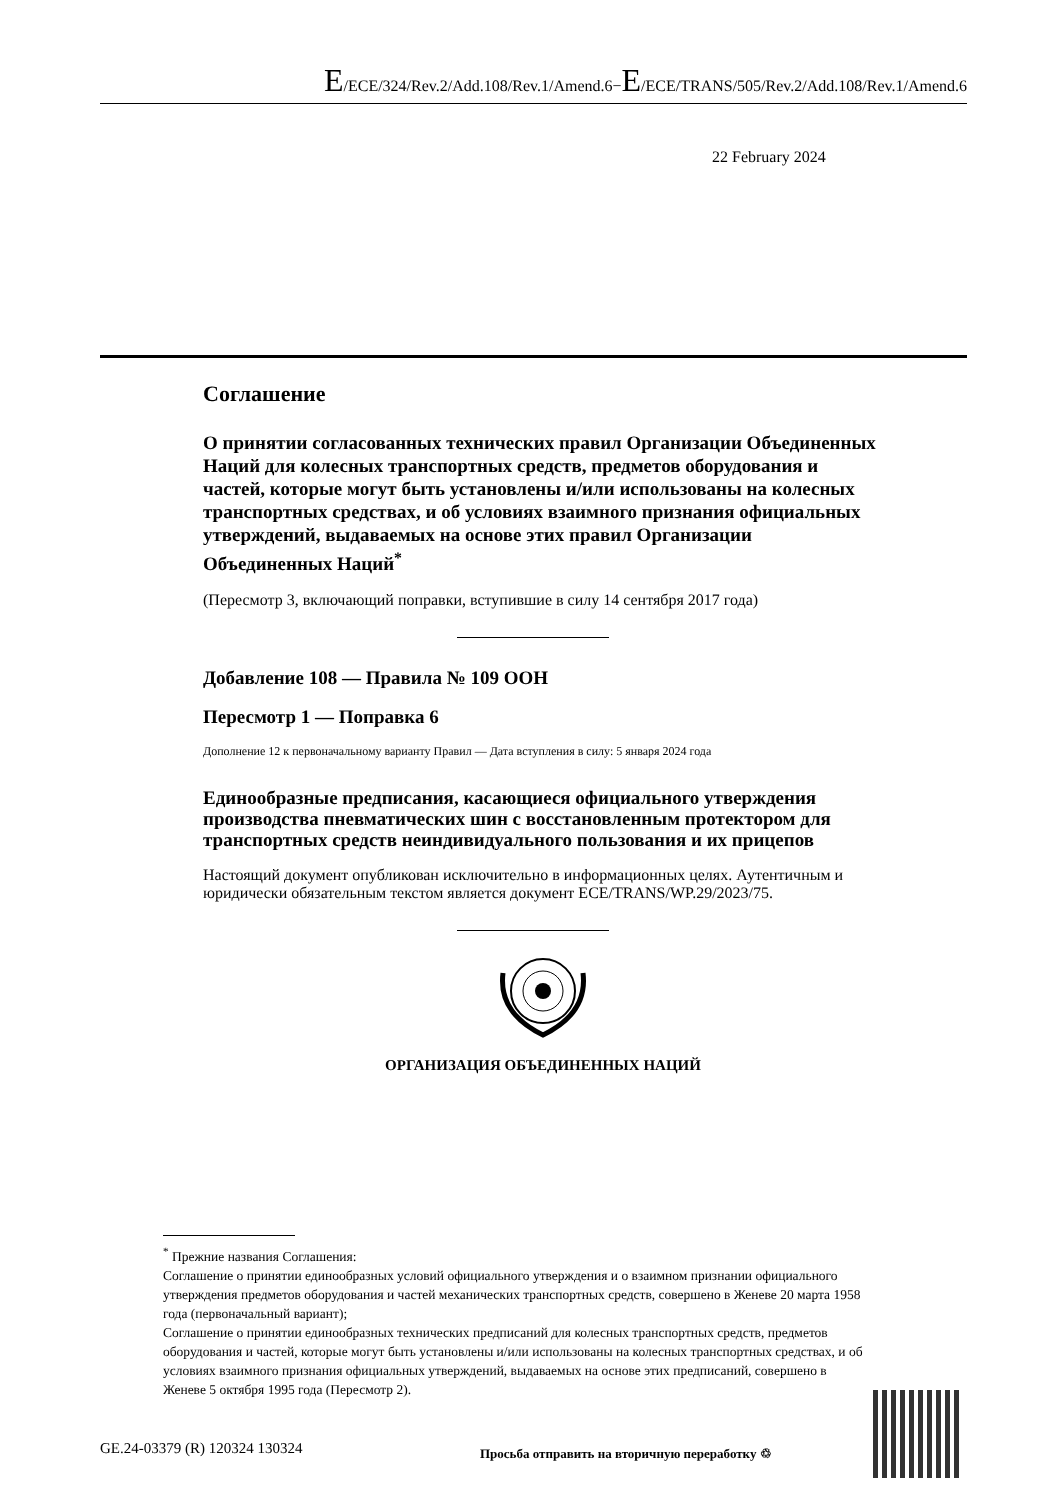E/ECE/324/Rev.2/Add.108/Rev.1/Amend.6−E/ECE/TRANS/505/Rev.2/Add.108/Rev.1/Amend.6
22 February 2024
Соглашение
О принятии согласованных технических правил Организации Объединенных Наций для колесных транспортных средств, предметов оборудования и частей, которые могут быть установлены и/или использованы на колесных транспортных средствах, и об условиях взаимного признания официальных утверждений, выдаваемых на основе этих правил Организации Объединенных Наций<sup>*</sup>
(Пересмотр 3, включающий поправки, вступившие в силу 14 сентября 2017 года)
Добавление 108 — Правила № 109 ООН
Пересмотр 1 — Поправка 6
Дополнение 12 к первоначальному варианту Правил — Дата вступления в силу: 5 января 2024 года
Единообразные предписания, касающиеся официального утверждения производства пневматических шин с восстановленным протектором для транспортных средств неиндивидуального пользования и их прицепов
Настоящий документ опубликован исключительно в информационных целях. Аутентичным и юридически обязательным текстом является документ ECE/TRANS/WP.29/2023/75.
ОРГАНИЗАЦИЯ ОБЪЕДИНЕННЫХ НАЦИЙ
<sup>*</sup> Прежние названия Соглашения:
Соглашение о принятии единообразных условий официального утверждения и о взаимном признании официального утверждения предметов оборудования и частей механических транспортных средств, совершено в Женеве 20 марта 1958 года (первоначальный вариант);
Соглашение о принятии единообразных технических предписаний для колесных транспортных средств, предметов оборудования и частей, которые могут быть установлены и/или использованы на колесных транспортных средствах, и об условиях взаимного признания официальных утверждений, выдаваемых на основе этих предписаний, совершено в Женеве 5 октября 1995 года (Пересмотр 2).
GE.24-03379 (R) 120324 130324
Просьба отправить на вторичную переработку ♲